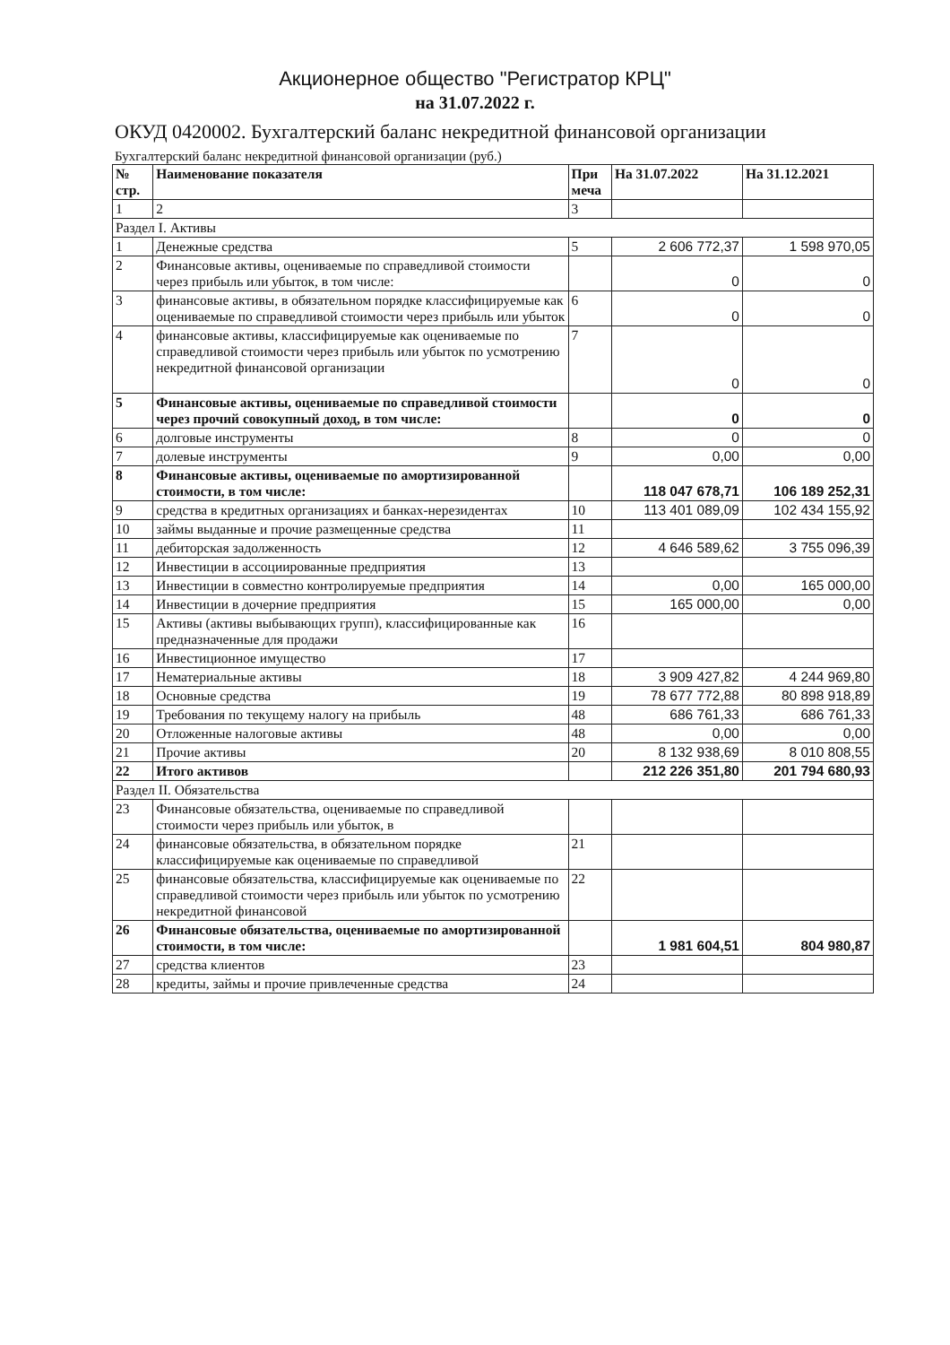Акционерное общество "Регистратор КРЦ"
на 31.07.2022 г.
ОКУД 0420002. Бухгалтерский баланс некредитной финансовой организации
Бухгалтерский баланс некредитной финансовой организации (руб.)
| № стр. | Наименование показателя | При меча | На 31.07.2022 | На 31.12.2021 |
| --- | --- | --- | --- | --- |
| 1 | 2 | 3 | | |
| Раздел I. Активы | | | | |
| 1 | Денежные средства | 5 | 2 606 772,37 | 1 598 970,05 |
| 2 | Финансовые активы, оцениваемые по справедливой стоимости через прибыль или убыток, в том числе: | | 0 | 0 |
| 3 | финансовые активы, в обязательном порядке классифицируемые как оцениваемые по справедливой стоимости через прибыль или убыток | 6 | 0 | 0 |
| 4 | финансовые активы, классифицируемые как оцениваемые по справедливой стоимости через прибыль или убыток по усмотрению некредитной финансовой организации | 7 | 0 | 0 |
| 5 | Финансовые активы, оцениваемые по справедливой стоимости через прочий совокупный доход, в том числе: | | 0 | 0 |
| 6 | долговые инструменты | 8 | 0 | 0 |
| 7 | долевые инструменты | 9 | 0,00 | 0,00 |
| 8 | Финансовые активы, оцениваемые по амортизированной стоимости, в том числе: | | 118 047 678,71 | 106 189 252,31 |
| 9 | средства в кредитных организациях и банках-нерезидентах | 10 | 113 401 089,09 | 102 434 155,92 |
| 10 | займы выданные и прочие размещенные средства | 11 | | |
| 11 | дебиторская задолженность | 12 | 4 646 589,62 | 3 755 096,39 |
| 12 | Инвестиции в ассоциированные предприятия | 13 | | |
| 13 | Инвестиции в совместно контролируемые предприятия | 14 | 0,00 | 165 000,00 |
| 14 | Инвестиции в дочерние предприятия | 15 | 165 000,00 | 0,00 |
| 15 | Активы (активы выбывающих групп), классифицированные как предназначенные для продажи | 16 | | |
| 16 | Инвестиционное имущество | 17 | | |
| 17 | Нематериальные активы | 18 | 3 909 427,82 | 4 244 969,80 |
| 18 | Основные средства | 19 | 78 677 772,88 | 80 898 918,89 |
| 19 | Требования по текущему налогу на прибыль | 48 | 686 761,33 | 686 761,33 |
| 20 | Отложенные налоговые активы | 48 | 0,00 | 0,00 |
| 21 | Прочие активы | 20 | 8 132 938,69 | 8 010 808,55 |
| 22 | Итого активов | | 212 226 351,80 | 201 794 680,93 |
| Раздел II. Обязательства | | | | |
| 23 | Финансовые обязательства, оцениваемые по справедливой стоимости через прибыль или убыток, в | | | |
| 24 | финансовые обязательства, в обязательном порядке классифицируемые как оцениваемые по справедливой | 21 | | |
| 25 | финансовые обязательства, классифицируемые как оцениваемые по справедливой стоимости через прибыль или убыток по усмотрению некредитной финансовой | 22 | | |
| 26 | Финансовые обязательства, оцениваемые по амортизированной стоимости, в том числе: | | 1 981 604,51 | 804 980,87 |
| 27 | средства клиентов | 23 | | |
| 28 | кредиты, займы и прочие привлеченные средства | 24 | | |